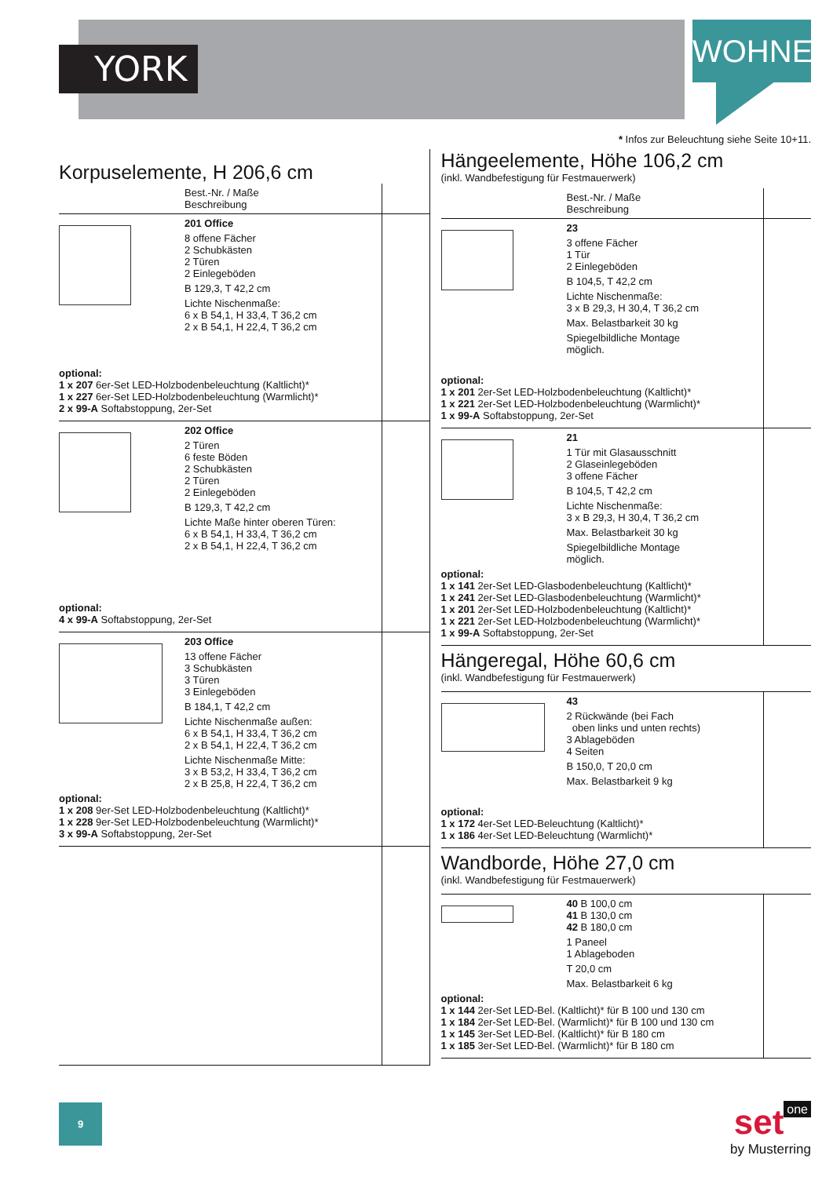YORK
WOHNEN
* Infos zur Beleuchtung siehe Seite 10+11.
Korpuselemente, H 206,6 cm
| | Best.-Nr. / Maße Beschreibung | |
| --- | --- | --- |
| 201 Office 8 offene Fächer 2 Schubkästen 2 Türen 2 Einlegeböden B 129,3, T 42,2 cm Lichte Nischenmaße: 6 x B 54,1, H 33,4, T 36,2 cm 2 x B 54,1, H 22,4, T 36,2 cm optional: 1 x 207 6er-Set LED-Holzbodenbeleuchtung (Kaltlicht)* 1 x 227 6er-Set LED-Holzbodenbeleuchtung (Warmlicht)* 2 x 99-A Softabstoppung, 2er-Set | | |
| 202 Office 2 Türen 6 feste Böden 2 Schubkästen 2 Türen 2 Einlegeböden B 129,3, T 42,2 cm Lichte Maße hinter oberen Türen: 6 x B 54,1, H 33,4, T 36,2 cm 2 x B 54,1, H 22,4, T 36,2 cm optional: 4 x 99-A Softabstoppung, 2er-Set | | |
| 203 Office 13 offene Fächer 3 Schubkästen 3 Türen 3 Einlegeböden B 184,1, T 42,2 cm Lichte Nischenmaße außen: 6 x B 54,1, H 33,4, T 36,2 cm 2 x B 54,1, H 22,4, T 36,2 cm Lichte Nischenmaße Mitte: 3 x B 53,2, H 33,4, T 36,2 cm 2 x B 25,8, H 22,4, T 36,2 cm optional: 1 x 208 9er-Set LED-Holzbodenbeleuchtung (Kaltlicht)* 1 x 228 9er-Set LED-Holzbodenbeleuchtung (Warmlicht)* 3 x 99-A Softabstoppung, 2er-Set | | |
Hängeelemente, Höhe 106,2 cm
(inkl. Wandbefestigung für Festmauerwerk)
| | Best.-Nr. / Maße Beschreibung | |
| --- | --- | --- |
| 23 3 offene Fächer 1 Tür 2 Einlegeböden B 104,5, T 42,2 cm Lichte Nischenmaße: 3 x B 29,3, H 30,4, T 36,2 cm Max. Belastbarkeit 30 kg Spiegelbildliche Montage möglich. optional: 1 x 201 2er-Set LED-Holzbodenbeleuchtung (Kaltlicht)* 1 x 221 2er-Set LED-Holzbodenbeleuchtung (Warmlicht)* 1 x 99-A Softabstoppung, 2er-Set | | |
| 21 1 Tür mit Glasausschnitt 2 Glaseinlegeböden 3 offene Fächer B 104,5, T 42,2 cm Lichte Nischenmaße: 3 x B 29,3, H 30,4, T 36,2 cm Max. Belastbarkeit 30 kg Spiegelbildliche Montage möglich. optional: 1 x 141 2er-Set LED-Glasbodenbeleuchtung (Kaltlicht)* 1 x 241 2er-Set LED-Glasbodenbeleuchtung (Warmlicht)* 1 x 201 2er-Set LED-Holzbodenbeleuchtung (Kaltlicht)* 1 x 221 2er-Set LED-Holzbodenbeleuchtung (Warmlicht)* 1 x 99-A Softabstoppung, 2er-Set | | |
| Hängeregal, Höhe 60,6 cm (inkl. Wandbefestigung für Festmauerwerk) | | |
| 43 2 Rückwände (bei Fach oben links und unten rechts) 3 Ablageböden 4 Seiten B 150,0, T 20,0 cm Max. Belastbarkeit 9 kg optional: 1 x 172 4er-Set LED-Beleuchtung (Kaltlicht)* 1 x 186 4er-Set LED-Beleuchtung (Warmlicht)* | | |
| Wandborde, Höhe 27,0 cm (inkl. Wandbefestigung für Festmauerwerk) | | |
| 40 B 100,0 cm 41 B 130,0 cm 42 B 180,0 cm 1 Paneel 1 Ablageboden T 20,0 cm Max. Belastbarkeit 6 kg optional: 1 x 144 2er-Set LED-Bel. (Kaltlicht)* für B 100 und 130 cm 1 x 184 2er-Set LED-Bel. (Warmlicht)* für B 100 und 130 cm 1 x 145 3er-Set LED-Bel. (Kaltlicht)* für B 180 cm 1 x 185 3er-Set LED-Bel. (Warmlicht)* für B 180 cm | | |
9
set one
by Musterring